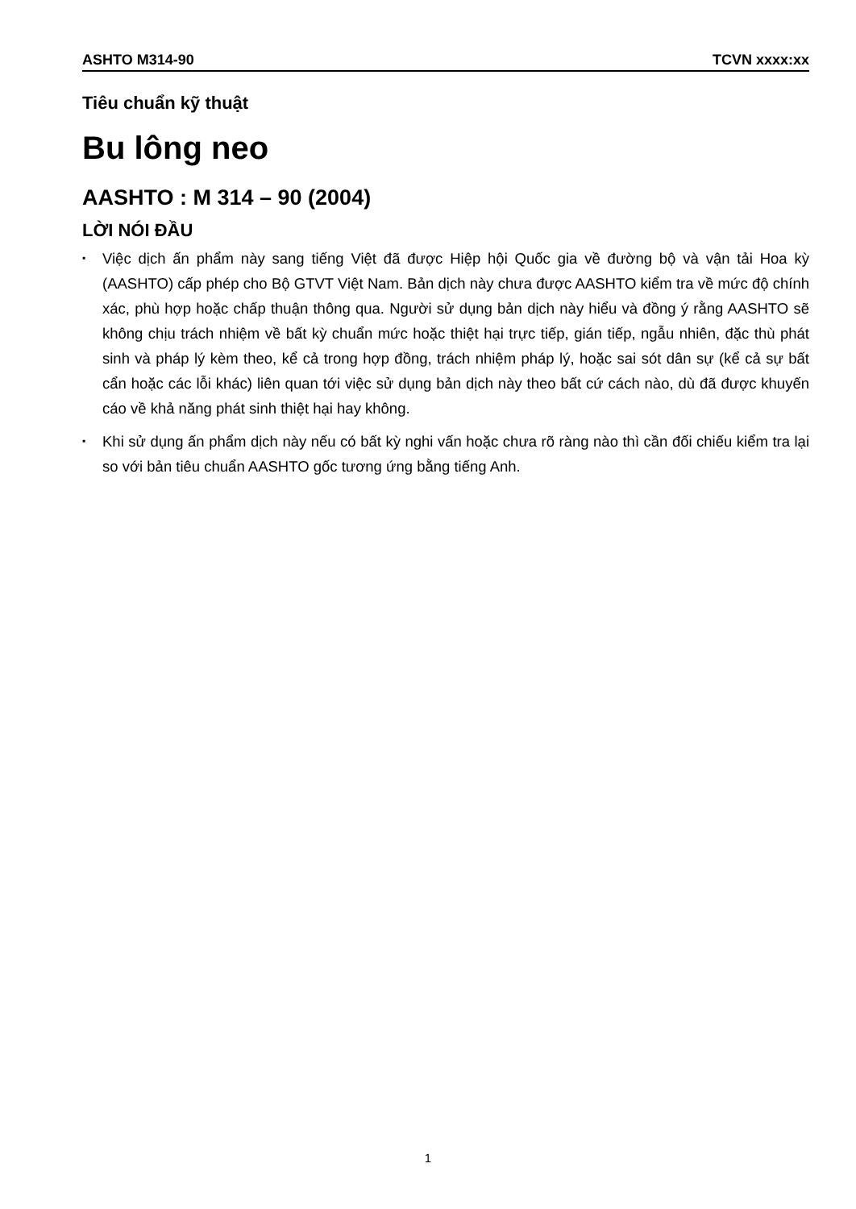ASHTO M314-90 TCVN xxxx:xx
Tiêu chuẩn kỹ thuật
Bu lông neo
AASHTO : M 314 – 90 (2004)
LỜI NÓI ĐẦU
▪ Việc dịch ấn phẩm này sang tiếng Việt đã được Hiệp hội Quốc gia về đường bộ và vận tải Hoa kỳ (AASHTO) cấp phép cho Bộ GTVT Việt Nam. Bản dịch này chưa được AASHTO kiểm tra về mức độ chính xác, phù hợp hoặc chấp thuận thông qua. Người sử dụng bản dịch này hiểu và đồng ý rằng AASHTO sẽ không chịu trách nhiệm về bất kỳ chuẩn mức hoặc thiệt hại trực tiếp, gián tiếp, ngẫu nhiên, đặc thù phát sinh và pháp lý kèm theo, kể cả trong hợp đồng, trách nhiệm pháp lý, hoặc sai sót dân sự (kể cả sự bất cẩn hoặc các lỗi khác) liên quan tới việc sử dụng bản dịch này theo bất cứ cách nào, dù đã được khuyến cáo về khả năng phát sinh thiệt hại hay không.
▪ Khi sử dụng ấn phẩm dịch này nếu có bất kỳ nghi vấn hoặc chưa rõ ràng nào thì cần đối chiếu kiểm tra lại so với bản tiêu chuẩn AASHTO gốc tương ứng bằng tiếng Anh.
1